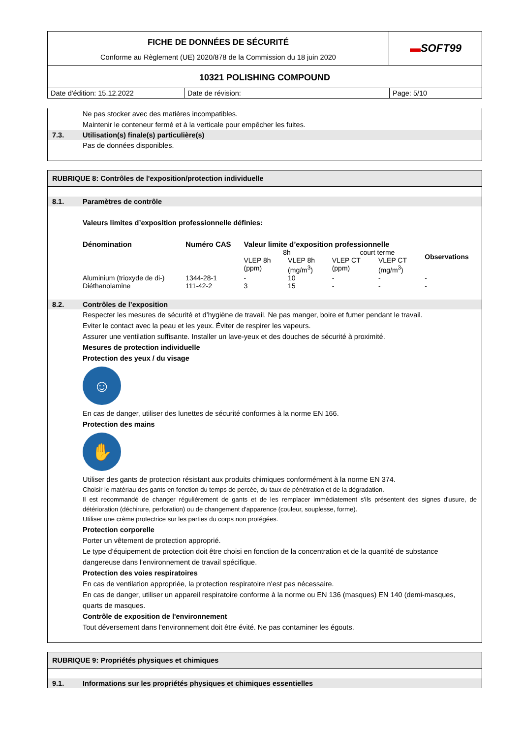FICHE DE DONNÉES DE SÉCURITÉ
Conforme au Règlement (UE) 2020/878 de la Commission du 18 juin 2020
▬ SOFT99
10321 POLISHING COMPOUND
Date d'édition: 15.12.2022
Date de révision:
Page: 5/10
Ne pas stocker avec des matières incompatibles.
Maintenir le conteneur fermé et à la verticale pour empêcher les fuites.
7.3. Utilisation(s) finale(s) particulière(s)
Pas de données disponibles.
RUBRIQUE 8: Contrôles de l'exposition/protection individuelle
8.1. Paramètres de contrôle
Valeurs limites d’exposition professionnelle définies:
| Dénomination | Numéro CAS | Valeur limite d’exposition professionnelle | | | | Observations |
| --- | --- | --- | --- | --- | --- | --- |
| | | 8h | | court terme | | |
| | | VLEP 8h (ppm) | VLEP 8h (mg/m<sup>3</sup>) | VLEP CT (ppm) | VLEP CT (mg/m<sup>3</sup>) | |
| Aluminium (trioxyde de di-) | 1344-28-1 | - | 10 | - | - | - |
| Diéthanolamine | 111-42-2 | 3 | 15 | - | - | - |
8.2. Contrôles de l’exposition
Respecter les mesures de sécurité et d’hygiène de travail. Ne pas manger, boire et fumer pendant le travail.
Eviter le contact avec la peau et les yeux. Éviter de respirer les vapeurs.
Assurer une ventilation suffisante. Installer un lave-yeux et des douches de sécurité à proximité.
Mesures de protection individuelle
Protection des yeux / du visage
☺
En cas de danger, utiliser des lunettes de sécurité conformes à la norme EN 166.
Protection des mains
✋
Utiliser des gants de protection résistant aux produits chimiques conformément à la norme EN 374.
Choisir le matériau des gants en fonction du temps de percée, du taux de pénétration et de la dégradation.
Il est recommandé de changer régulièrement de gants et de les remplacer immédiatement s'ils présentent des signes d'usure, de détérioration (déchirure, perforation) ou de changement d'apparence (couleur, souplesse, forme).
Utiliser une crème protectrice sur les parties du corps non protégées.
Protection corporelle
Porter un vêtement de protection approprié.
Le type d'équipement de protection doit être choisi en fonction de la concentration et de la quantité de substance dangereuse dans l'environnement de travail spécifique.
Protection des voies respiratoires
En cas de ventilation appropriée, la protection respiratoire n'est pas nécessaire.
En cas de danger, utiliser un appareil respiratoire conforme à la norme ou EN 136 (masques) EN 140 (demi-masques, quarts de masques.
Contrôle de exposition de l'environnement
Tout déversement dans l'environnement doit être évité. Ne pas contaminer les égouts.
RUBRIQUE 9: Propriétés physiques et chimiques
9.1. Informations sur les propriétés physiques et chimiques essentielles